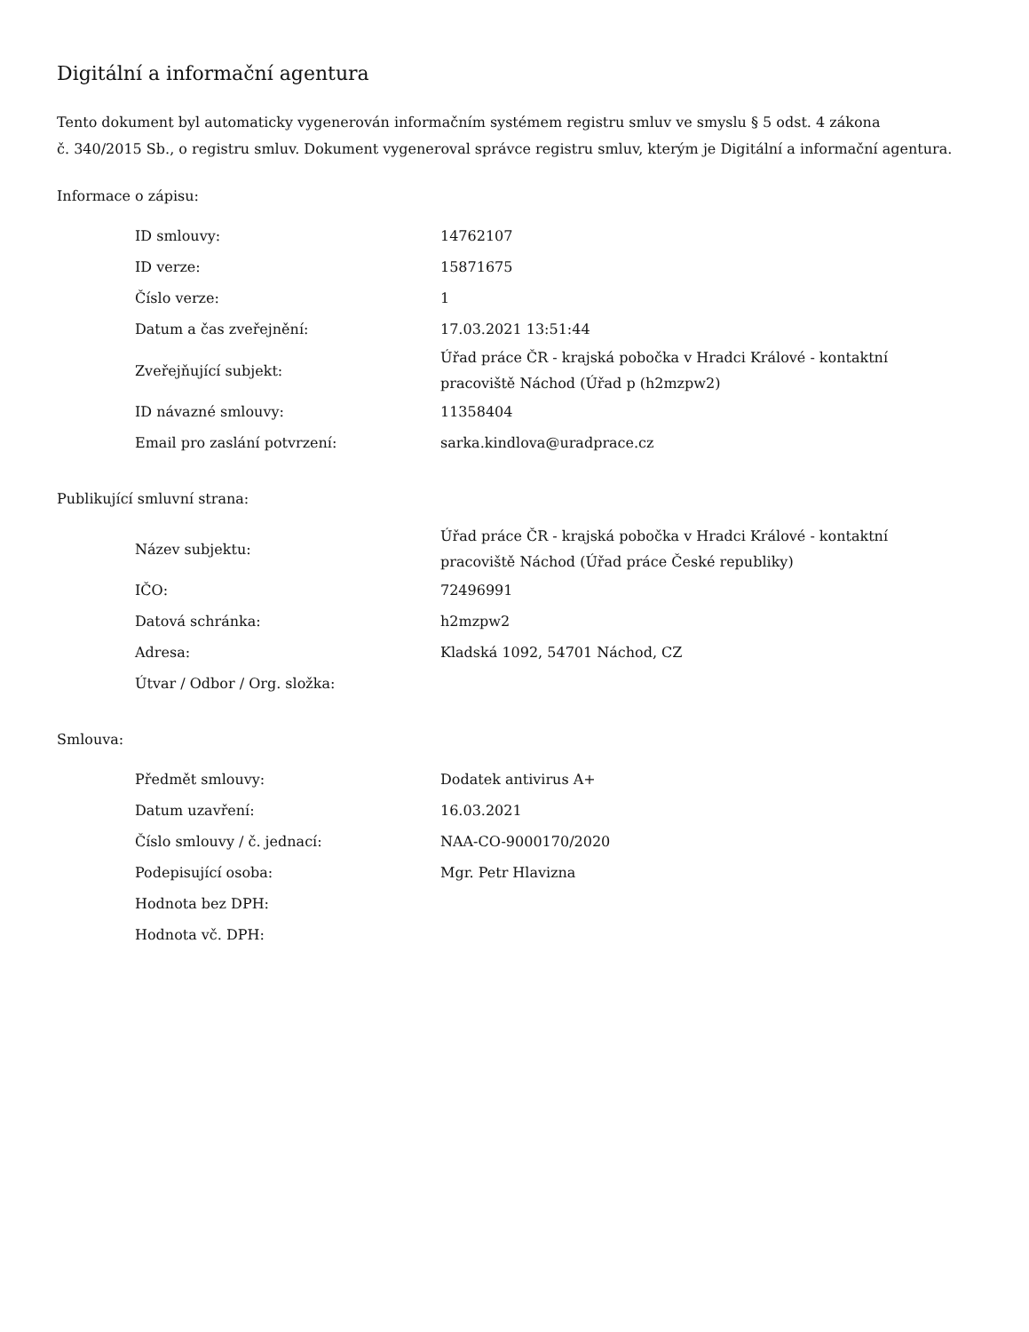Digitální a informační agentura
Tento dokument byl automaticky vygenerován informačním systémem registru smluv ve smyslu § 5 odst. 4 zákona
č. 340/2015 Sb., o registru smluv. Dokument vygeneroval správce registru smluv, kterým je Digitální a informační agentura.
Informace o zápisu:
| ID smlouvy: | 14762107 |
| ID verze: | 15871675 |
| Číslo verze: | 1 |
| Datum a čas zveřejnění: | 17.03.2021 13:51:44 |
| Zveřejňující subjekt: | Úřad práce ČR - krajská pobočka v Hradci Králové - kontaktní pracoviště Náchod (Úřad p (h2mzpw2) |
| ID návazné smlouvy: | 11358404 |
| Email pro zaslání potvrzení: | sarka.kindlova@uradprace.cz |
Publikující smluvní strana:
| Název subjektu: | Úřad práce ČR - krajská pobočka v Hradci Králové - kontaktní pracoviště Náchod (Úřad práce České republiky) |
| IČO: | 72496991 |
| Datová schránka: | h2mzpw2 |
| Adresa: | Kladská 1092, 54701 Náchod, CZ |
| Útvar / Odbor / Org. složka: | |
Smlouva:
| Předmět smlouvy: | Dodatek antivirus A+ |
| Datum uzavření: | 16.03.2021 |
| Číslo smlouvy / č. jednací: | NAA-CO-9000170/2020 |
| Podepisující osoba: | Mgr. Petr Hlavizna |
| Hodnota bez DPH: | |
| Hodnota vč. DPH: | |